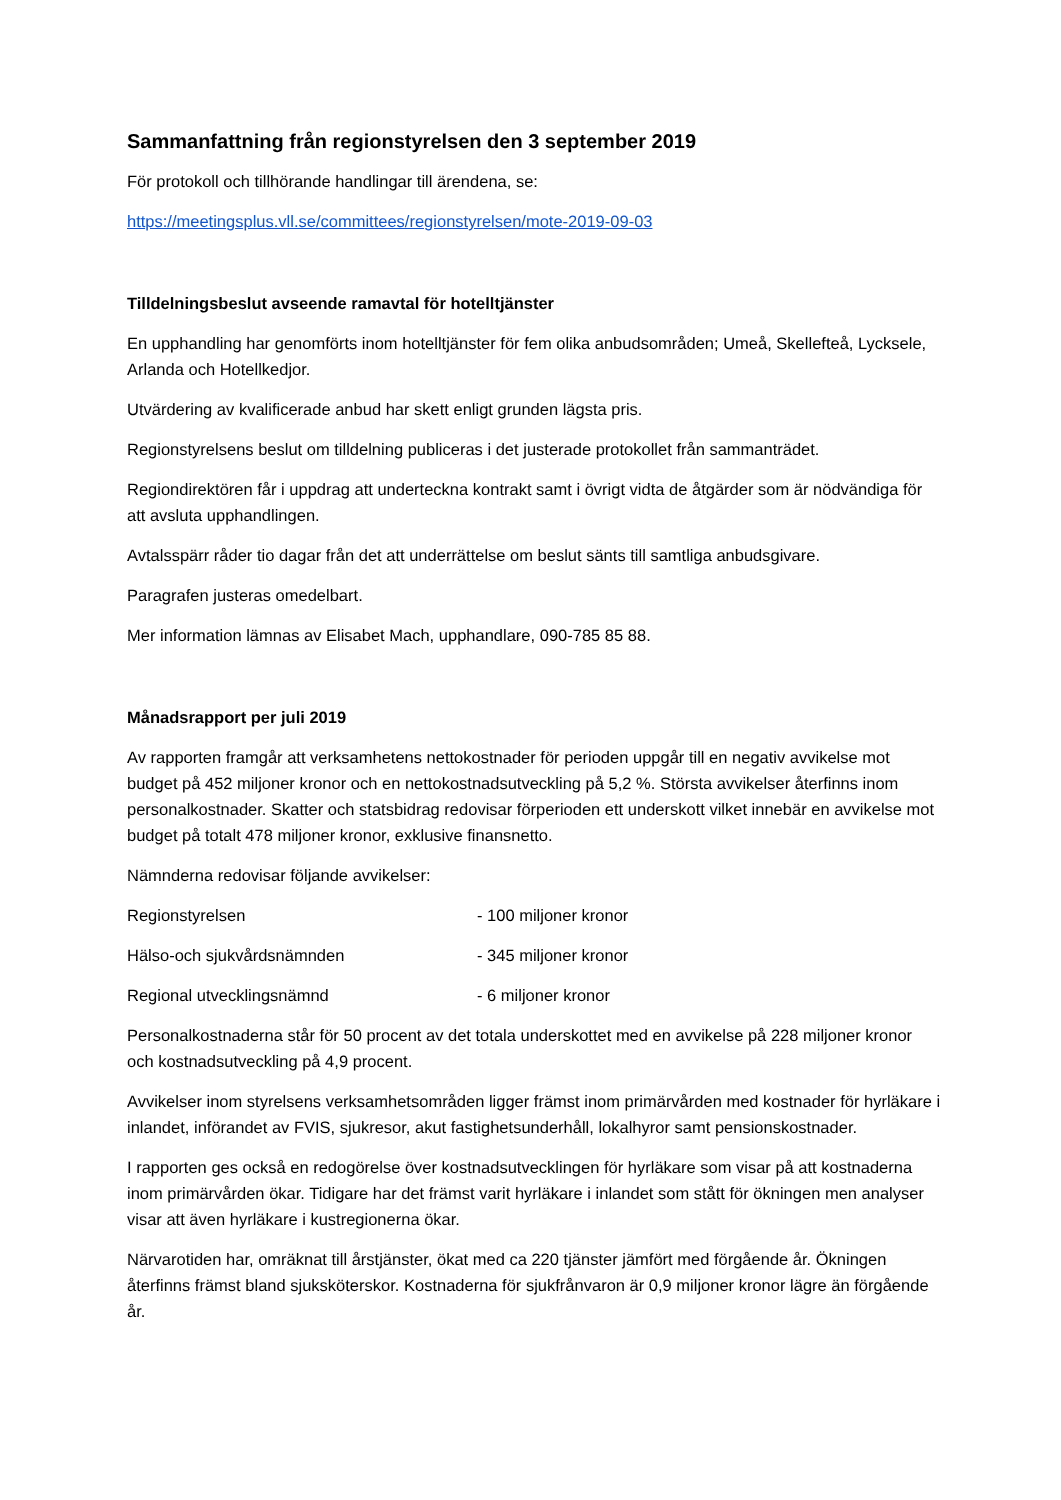Sammanfattning från regionstyrelsen den 3 september 2019
För protokoll och tillhörande handlingar till ärendena, se:
https://meetingsplus.vll.se/committees/regionstyrelsen/mote-2019-09-03
Tilldelningsbeslut avseende ramavtal för hotelltjänster
En upphandling har genomförts inom hotelltjänster för fem olika anbudsområden; Umeå, Skellefteå, Lycksele, Arlanda och Hotellkedjor.
Utvärdering av kvalificerade anbud har skett enligt grunden lägsta pris.
Regionstyrelsens beslut om tilldelning publiceras i det justerade protokollet från sammanträdet.
Regiondirektören får i uppdrag att underteckna kontrakt samt i övrigt vidta de åtgärder som är nödvändiga för att avsluta upphandlingen.
Avtalsspärr råder tio dagar från det att underrättelse om beslut sänts till samtliga anbudsgivare.
Paragrafen justeras omedelbart.
Mer information lämnas av Elisabet Mach, upphandlare, 090-785 85 88.
Månadsrapport per juli 2019
Av rapporten framgår att verksamhetens nettokostnader för perioden uppgår till en negativ avvikelse mot budget på 452 miljoner kronor och en nettokostnadsutveckling på 5,2 %. Största avvikelser återfinns inom personalkostnader. Skatter och statsbidrag redovisar förperioden ett underskott vilket innebär en avvikelse mot budget på totalt 478 miljoner kronor, exklusive finansnetto.
Nämnderna redovisar följande avvikelser:
Regionstyrelsen - 100 miljoner kronor
Hälso-och sjukvårdsnämnden - 345 miljoner kronor
Regional utvecklingsnämnd - 6 miljoner kronor
Personalkostnaderna står för 50 procent av det totala underskottet med en avvikelse på 228 miljoner kronor och kostnadsutveckling på 4,9 procent.
Avvikelser inom styrelsens verksamhetsområden ligger främst inom primärvården med kostnader för hyrläkare i inlandet, införandet av FVIS, sjukresor, akut fastighetsunderhåll, lokalhyror samt pensionskostnader.
I rapporten ges också en redogörelse över kostnadsutvecklingen för hyrläkare som visar på att kostnaderna inom primärvården ökar. Tidigare har det främst varit hyrläkare i inlandet som stått för ökningen men analyser visar att även hyrläkare i kustregionerna ökar.
Närvarotiden har, omräknat till årstjänster, ökat med ca 220 tjänster jämfört med förgående år. Ökningen återfinns främst bland sjuksköterskor. Kostnaderna för sjukfrånvaron är 0,9 miljoner kronor lägre än förgående år.